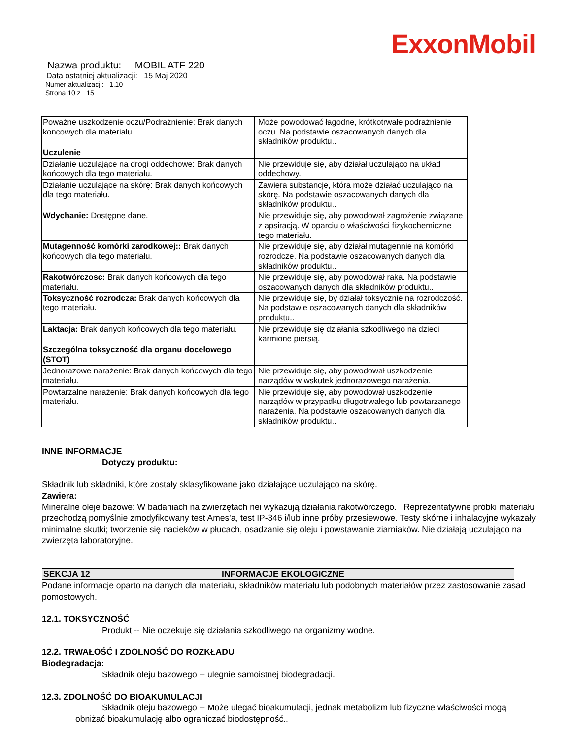ExxonMobil
Nazwa produktu: MOBIL ATF 220
Data ostatniej aktualizacji: 15 Maj 2020
Numer aktualizacji: 1.10
Strona 10 z 15
| Poważne uszkodzenie oczu/Podrażnienie: Brak danych koncowych dla materialu. | Może powodować łagodne, krótkotrwałe podrażnienie oczu. Na podstawie oszacowanych danych dla składników produktu.. |
| Uczulenie | |
| Działanie uczulające na drogi oddechowe: Brak danych końcowych dla tego materiału. | Nie przewiduje się, aby działał uczulająco na układ oddechowy. |
| Działanie uczulające na skórę: Brak danych końcowych dla tego materiału. | Zawiera substancje, która może działać uczulająco na skórę. Na podstawie oszacowanych danych dla składników produktu.. |
| Wdychanie: Dostępne dane. | Nie przewiduje się, aby powodował zagrożenie związane z apsiracją. W oparciu o właściwości fizykochemiczne tego materiału. |
| Mutagenność komórki zarodkowej:: Brak danych końcowych dla tego materiału. | Nie przewiduje się, aby działał mutagennie na komórki rozrodcze. Na podstawie oszacowanych danych dla składników produktu.. |
| Rakotwórczosc: Brak danych końcowych dla tego materiału. | Nie przewiduje się, aby powodował raka. Na podstawie oszacowanych danych dla składników produktu.. |
| Toksyczność rozrodcza: Brak danych końcowych dla tego materiału. | Nie przewiduje się, by działał toksycznie na rozrodczość. Na podstawie oszacowanych danych dla składników produktu.. |
| Laktacja: Brak danych końcowych dla tego materiału. | Nie przewiduje się działania szkodliwego na dzieci karmione piersią. |
| Szczególna toksyczność dla organu docelowego (STOT) | |
| Jednorazowe narażenie: Brak danych końcowych dla tego materiału. | Nie przewiduje się, aby powodował uszkodzenie narządów w wskutek jednorazowego narażenia. |
| Powtarzalne narażenie: Brak danych końcowych dla tego materiału. | Nie przewiduje się, aby powodował uszkodzenie narządów w przypadku długotrwałego lub powtarzanego narażenia. Na podstawie oszacowanych danych dla składników produktu.. |
INNE INFORMACJE
Dotyczy produktu:
Składnik lub składniki, które zostały sklasyfikowane jako działające uczulająco na skórę.
Zawiera:
Mineralne oleje bazowe: W badaniach na zwierzętach nei wykazują działania rakotwórczego. Reprezentatywne próbki materiału przechodzą pomyślnie zmodyfikowany test Ames'a, test IP-346 i/lub inne próby przesiewowe. Testy skórne i inhalacyjne wykazały minimalne skutki; tworzenie się nacieków w płucach, osadzanie się oleju i powstawanie ziarniaków. Nie działają uczulająco na zwierzęta laboratoryjne.
SEKCJA 12 INFORMACJE EKOLOGICZNE
Podane informacje oparto na danych dla materiału, składników materiału lub podobnych materiałów przez zastosowanie zasad pomostowych.
12.1. TOKSYCZNOŚĆ
Produkt -- Nie oczekuje się działania szkodliwego na organizmy wodne.
12.2. TRWAŁOŚĆ I ZDOLNOŚĆ DO ROZKŁADU
Biodegradacja:
Składnik oleju bazowego -- ulegnie samoistnej biodegradacji.
12.3. ZDOLNOŚĆ DO BIOAKUMULACJI
Składnik oleju bazowego -- Może ulegać bioakumulacji, jednak metabolizm lub fizyczne właściwości mogą obniżać bioakumulację albo ograniczać biodostępność..